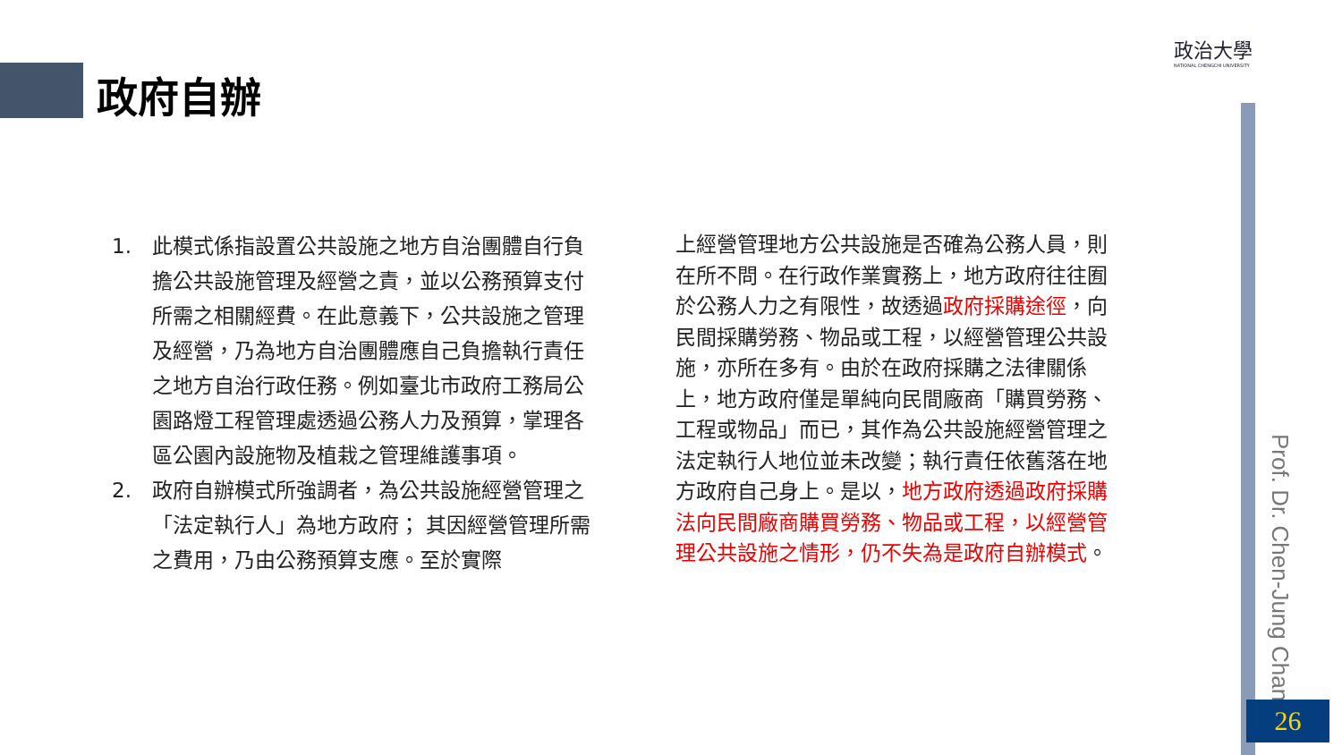政府自辦
政治大學
NATIONAL CHENGCHI UNIVERSITY
Prof. Dr. Chen-Jung Chan
1. 此模式係指設置公共設施之地方自治團體自行負擔公共設施管理及經營之責，並以公務預算支付所需之相關經費。在此意義下，公共設施之管理及經營，乃為地方自治團體應自己負擔執行責任之地方自治行政任務。例如臺北市政府工務局公園路燈工程管理處透過公務人力及預算，掌理各區公園內設施物及植栽之管理維護事項。
2. 政府自辦模式所強調者，為公共設施經營管理之「法定執行人」為地方政府； 其因經營管理所需之費用，乃由公務預算支應。至於實際
上經營管理地方公共設施是否確為公務人員，則在所不問。在行政作業實務上，地方政府往往囿於公務人力之有限性，故透過政府採購途徑，向民間採購勞務、物品或工程，以經營管理公共設施，亦所在多有。由於在政府採購之法律關係上，地方政府僅是單純向民間廠商「購買勞務、工程或物品」而已，其作為公共設施經營管理之法定執行人地位並未改變；執行責任依舊落在地方政府自己身上。是以，地方政府透過政府採購法向民間廠商購買勞務、物品或工程，以經營管理公共設施之情形，仍不失為是政府自辦模式。
26